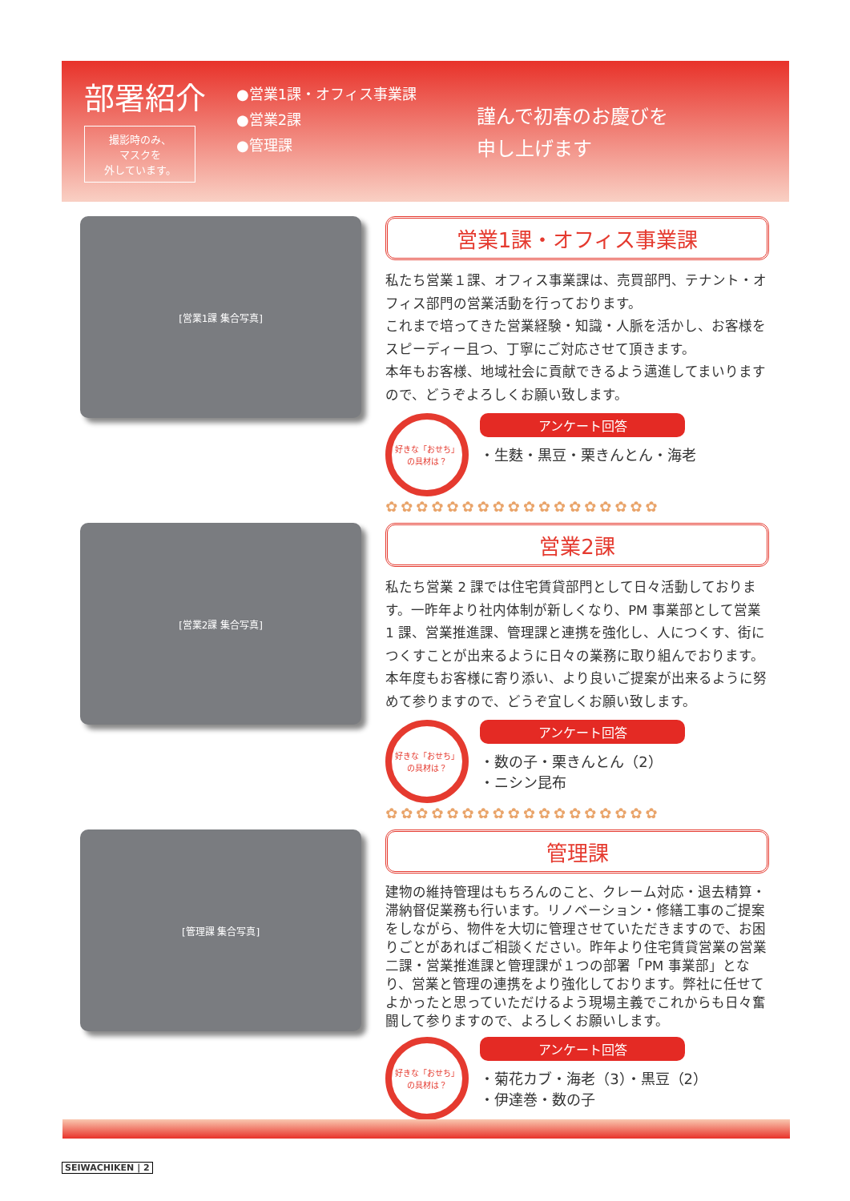部署紹介
撮影時のみ、
マスクを
外しています。
●営業1課・オフィス事業課
●営業2課
●管理課
謹んで初春のお慶びを
申し上げます
[営業1課 集合写真]
営業1課・オフィス事業課
私たち営業１課、オフィス事業課は、売買部門、テナント・オフィス部門の営業活動を行っております。
これまで培ってきた営業経験・知識・人脈を活かし、お客様をスピーディー且つ、丁寧にご対応させて頂きます。
本年もお客様、地域社会に貢献できるよう邁進してまいりますので、どうぞよろしくお願い致します。
好きな「おせち」の具材は？
アンケート回答
・生麩・黒豆・栗きんとん・海老
✿✿✿✿✿✿✿✿✿✿✿✿✿✿✿✿✿✿
[営業2課 集合写真]
営業2課
私たち営業 2 課では住宅賃貸部門として日々活動しております。一昨年より社内体制が新しくなり、PM 事業部として営業 1 課、営業推進課、管理課と連携を強化し、人につくす、街につくすことが出来るように日々の業務に取り組んでおります。本年度もお客様に寄り添い、より良いご提案が出来るように努めて参りますので、どうぞ宜しくお願い致します。
好きな「おせち」の具材は？
アンケート回答
・数の子・栗きんとん（2）
・ニシン昆布
✿✿✿✿✿✿✿✿✿✿✿✿✿✿✿✿✿✿
[管理課 集合写真]
管理課
建物の維持管理はもちろんのこと、クレーム対応・退去精算・滞納督促業務も行います。リノベーション・修繕工事のご提案をしながら、物件を大切に管理させていただきますので、お困りごとがあればご相談ください。昨年より住宅賃貸営業の営業二課・営業推進課と管理課が１つの部署「PM 事業部」となり、営業と管理の連携をより強化しております。弊社に任せてよかったと思っていただけるよう現場主義でこれからも日々奮闘して参りますので、よろしくお願いします。
好きな「おせち」の具材は？
アンケート回答
・菊花カブ・海老（3）・黒豆（2）
・伊達巻・数の子
SEIWACHIKEN | 2